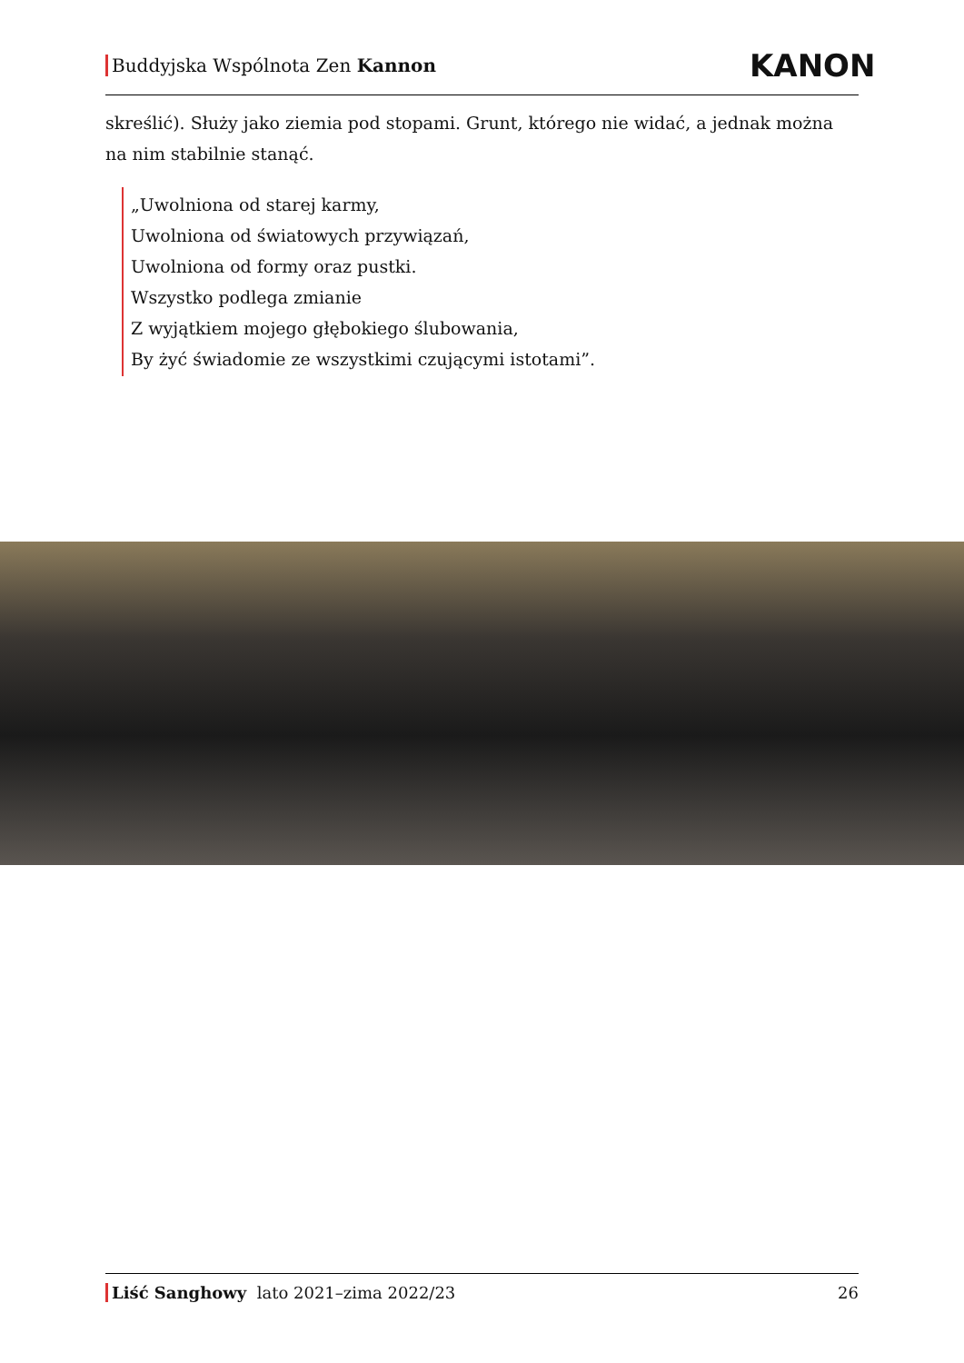Buddyjska Wspólnota Zen Kannon
KANON
skreślić). Służy jako ziemia pod stopami. Grunt, którego nie widać, a jednak można na nim stabilnie stanąć.
„Uwolniona od starej karmy,
Uwolniona od światowych przywiązań,
Uwolniona od formy oraz pustki.
Wszystko podlega zmianie
Z wyjątkiem mojego głębokiego ślubowania,
By żyć świadomie ze wszystkimi czującymi istotami”.
Liść Sanghowy lato 2021–zima 2022/23 26